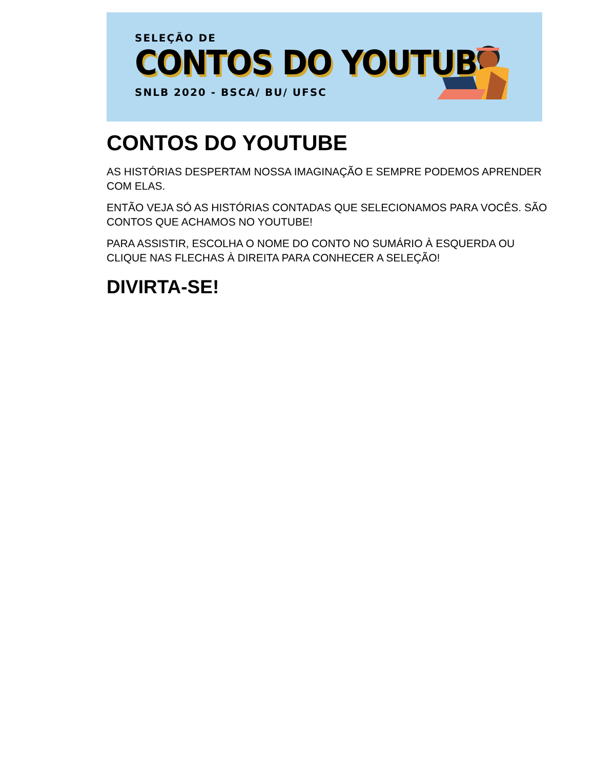SELEÇÃO DE
CONTOS DO YOUTUBE
SNLB 2020 - BSCA/ BU/ UFSC
CONTOS DO YOUTUBE
AS HISTÓRIAS DESPERTAM NOSSA IMAGINAÇÃO E SEMPRE PODEMOS APRENDER COM ELAS.
ENTÃO VEJA SÓ AS HISTÓRIAS CONTADAS QUE SELECIONAMOS PARA VOCÊS. SÃO CONTOS QUE ACHAMOS NO YOUTUBE!
PARA ASSISTIR, ESCOLHA O NOME DO CONTO NO SUMÁRIO À ESQUERDA OU CLIQUE NAS FLECHAS À DIREITA PARA CONHECER A SELEÇÃO!
DIVIRTA-SE!